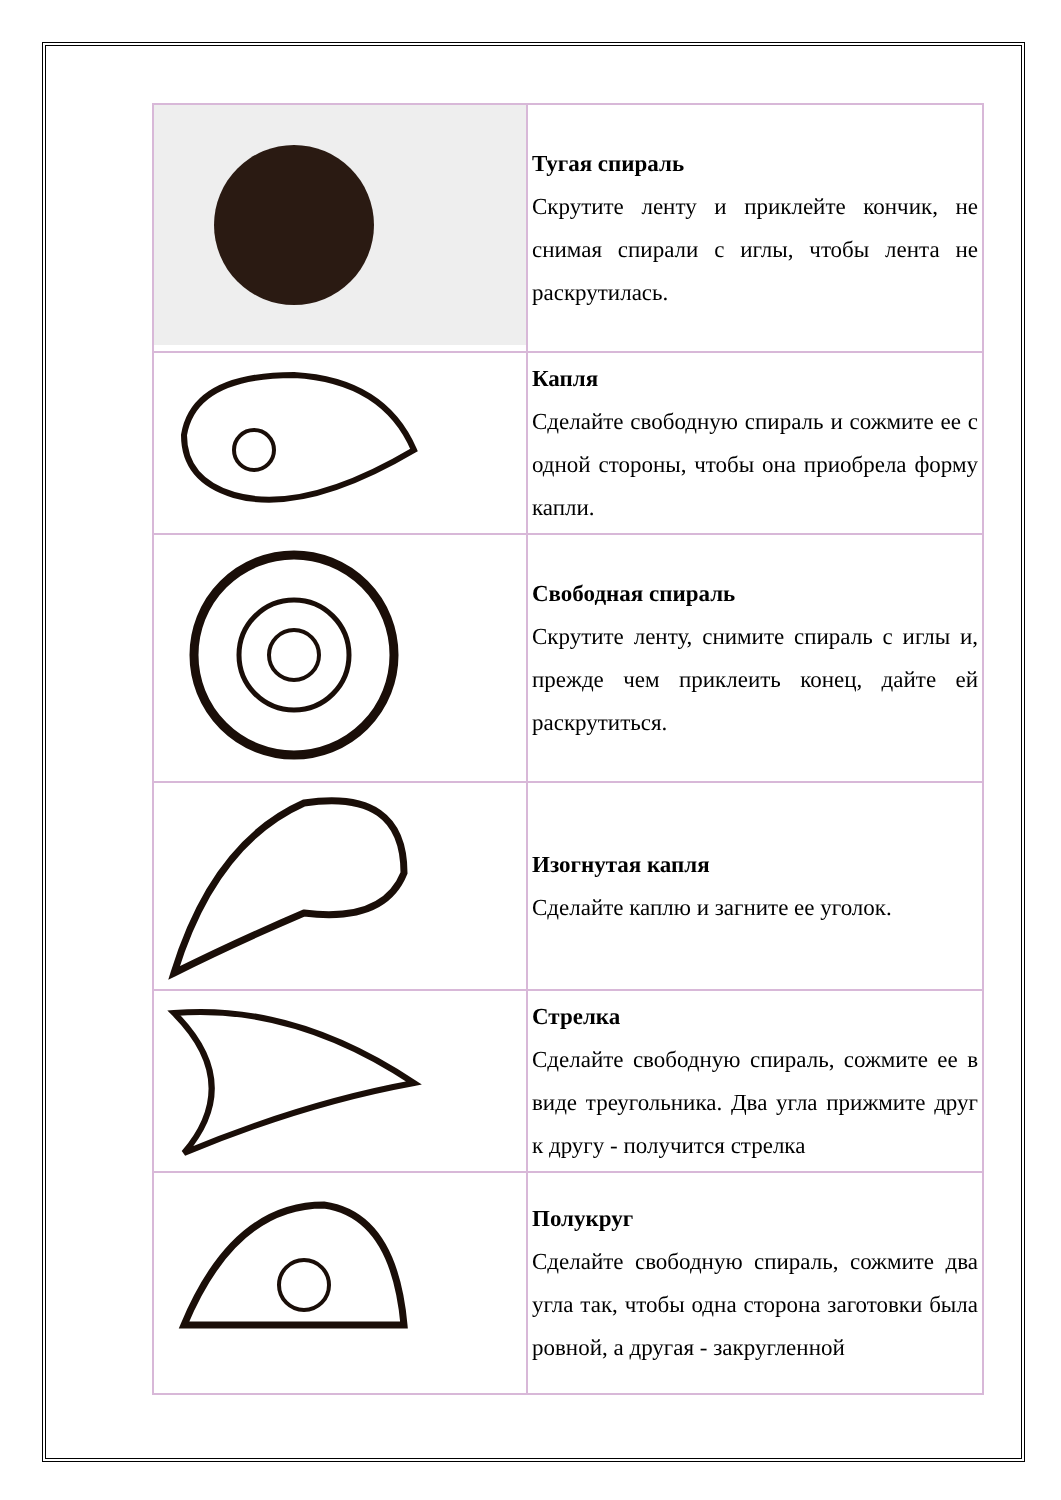| | Тугая спираль Скрутите ленту и приклейте кончик, не снимая спирали с иглы, чтобы лента не раскрутилась. |
| | Капля Сделайте свободную спираль и сожмите ее с одной стороны, чтобы она приобрела форму капли. |
| | Свободная спираль Скрутите ленту, снимите спираль с иглы и, прежде чем приклеить конец, дайте ей раскрутиться. |
| | Изогнутая капля Сделайте каплю и загните ее уголок. |
| | Стрелка Сделайте свободную спираль, сожмите ее в виде треугольника. Два угла прижмите друг к другу - получится стрелка |
| | Полукруг Сделайте свободную спираль, сожмите два угла так, чтобы одна сторона заготовки была ровной, а другая - закругленной |